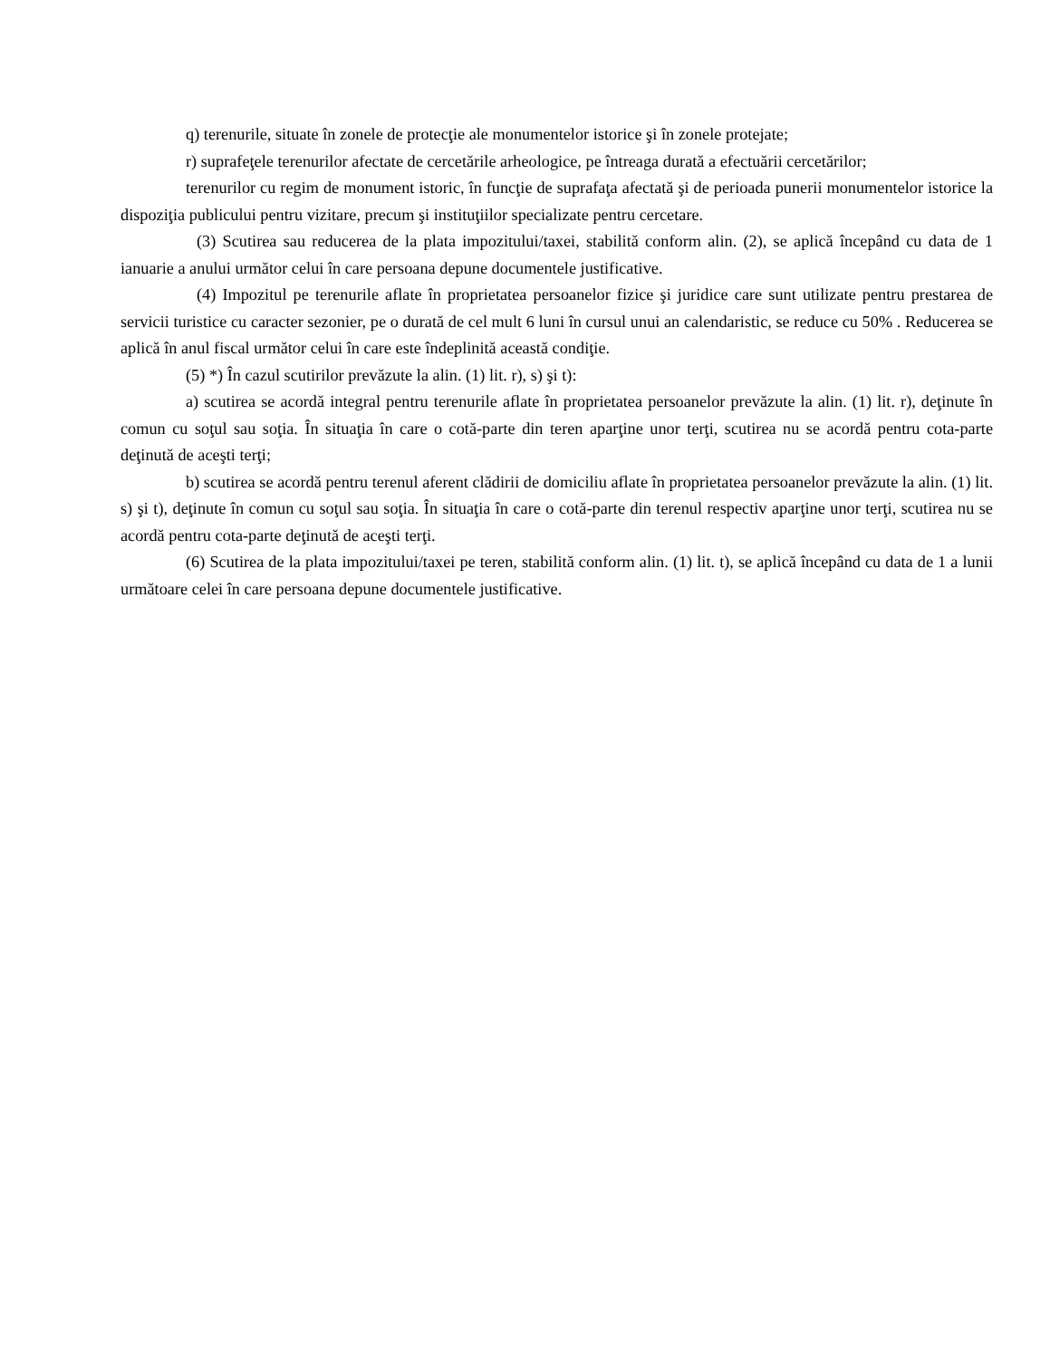q) terenurile, situate în zonele de protecţie ale monumentelor istorice şi în zonele protejate;
r) suprafeţele terenurilor afectate de cercetările arheologice, pe întreaga durată a efectuării cercetărilor;
terenurilor cu regim de monument istoric, în funcţie de suprafaţa afectată şi de perioada punerii monumentelor istorice la dispoziţia publicului pentru vizitare, precum şi instituţiilor specializate pentru cercetare.
(3) Scutirea sau reducerea de la plata impozitului/taxei, stabilită conform alin. (2), se aplică începând cu data de 1 ianuarie a anului următor celui în care persoana depune documentele justificative.
(4) Impozitul pe terenurile aflate în proprietatea persoanelor fizice şi juridice care sunt utilizate pentru prestarea de servicii turistice cu caracter sezonier, pe o durată de cel mult 6 luni în cursul unui an calendaristic, se reduce cu 50% . Reducerea se aplică în anul fiscal următor celui în care este îndeplinită această condiţie.
(5) *) În cazul scutirilor prevăzute la alin. (1) lit. r), s) şi t):
a) scutirea se acordă integral pentru terenurile aflate în proprietatea persoanelor prevăzute la alin. (1) lit. r), deţinute în comun cu soţul sau soţia. În situaţia în care o cotă-parte din teren aparţine unor terţi, scutirea nu se acordă pentru cota-parte deţinută de aceşti terţi;
b) scutirea se acordă pentru terenul aferent clădirii de domiciliu aflate în proprietatea persoanelor prevăzute la alin. (1) lit. s) şi t), deţinute în comun cu soţul sau soţia. În situaţia în care o cotă-parte din terenul respectiv aparţine unor terţi, scutirea nu se acordă pentru cota-parte deţinută de aceşti terţi.
(6) Scutirea de la plata impozitului/taxei pe teren, stabilită conform alin. (1) lit. t), se aplică începând cu data de 1 a lunii următoare celei în care persoana depune documentele justificative.